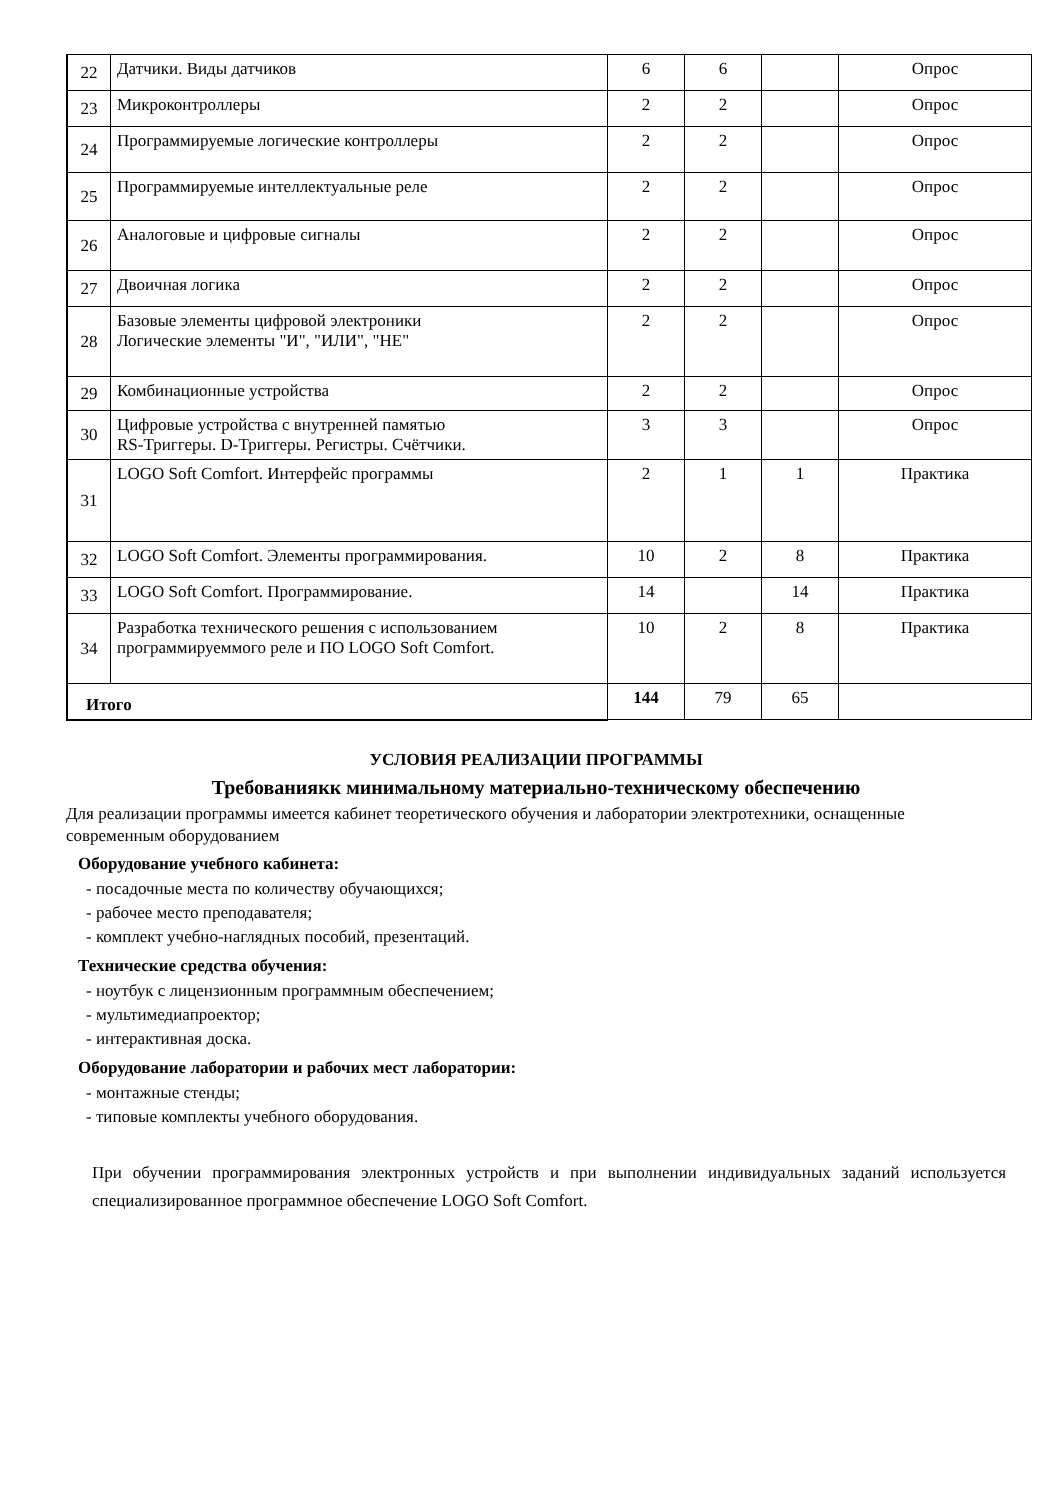| 22 | Датчики. Виды датчиков | 6 | 6 | | Опрос |
| 23 | Микроконтроллеры | 2 | 2 | | Опрос |
| 24 | Программируемые логические контроллеры | 2 | 2 | | Опрос |
| 25 | Программируемые интеллектуальные реле | 2 | 2 | | Опрос |
| 26 | Аналоговые и цифровые сигналы | 2 | 2 | | Опрос |
| 27 | Двоичная логика | 2 | 2 | | Опрос |
| 28 | Базовые элементы цифровой электроники Логические элементы "И", "ИЛИ", "НЕ" | 2 | 2 | | Опрос |
| 29 | Комбинационные устройства | 2 | 2 | | Опрос |
| 30 | Цифровые устройства с внутренней памятью RS-Триггеры. D-Триггеры. Регистры. Счётчики. | 3 | 3 | | Опрос |
| 31 | LOGO Soft Comfort. Интерфейс программы | 2 | 1 | 1 | Практика |
| 32 | LOGO Soft Comfort. Элементы программирования. | 10 | 2 | 8 | Практика |
| 33 | LOGO Soft Comfort. Программирование. | 14 | | 14 | Практика |
| 34 | Разработка технического решения с использованием программируеммого реле и ПО LOGO Soft Comfort. | 10 | 2 | 8 | Практика |
| Итого | | 144 | 79 | 65 | |
УСЛОВИЯ РЕАЛИЗАЦИИ ПРОГРАММЫ
Требованиякк минимальному материально-техническому обеспечению
Для реализации программы имеется кабинет теоретического обучения и лаборатории электротехники, оснащенные современным оборудованием
Оборудование учебного кабинета:
- посадочные места по количеству обучающихся;
- рабочее место преподавателя;
- комплект учебно-наглядных пособий, презентаций.
Технические средства обучения:
- ноутбук с лицензионным программным обеспечением;
- мультимедиапроектор;
- интерактивная доска.
Оборудование лаборатории и рабочих мест лаборатории:
- монтажные стенды;
- типовые комплекты учебного оборудования.
При обучении программирования электронных устройств и при выполнении индивидуальных заданий используется специализированное программное обеспечение LOGO Soft Comfort.